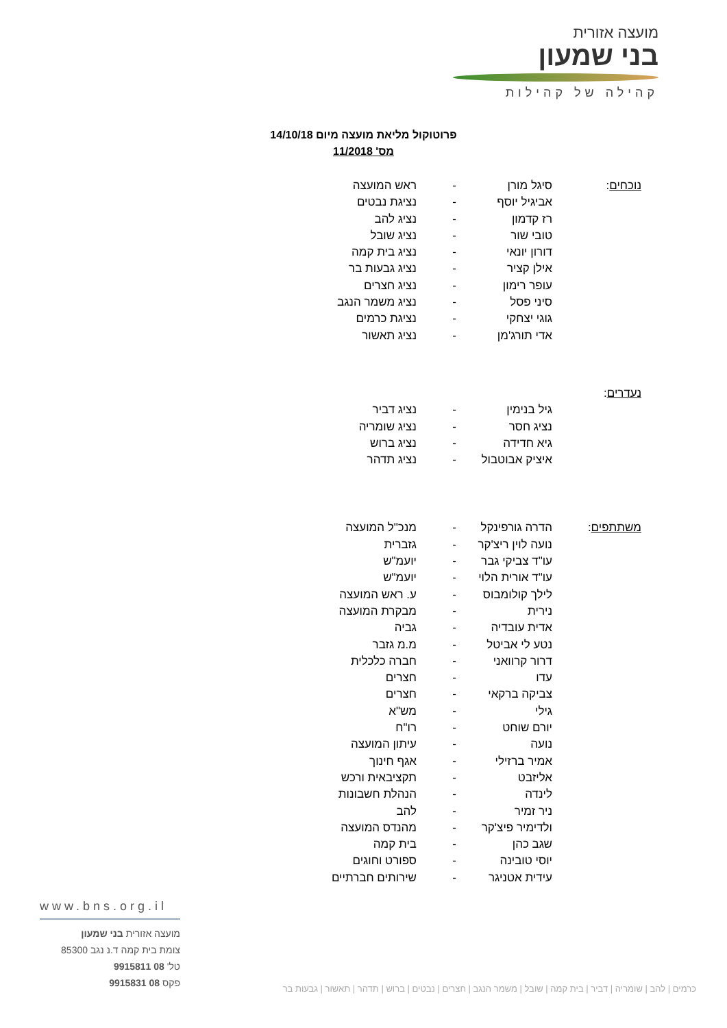מועצה אזורית
בני שמעון
קהילה של קהילות
פרוטוקול מליאת מועצה מיום 14/10/18
מס' 11/2018
| נוכחים : | סיגל מורן | - | ראש המועצה |
| | אביגיל יוסף | - | נציגת נבטים |
| | רז קדמון | - | נציג להב |
| | טובי שור | - | נציג שובל |
| | דורון יונאי | - | נציג בית קמה |
| | אילן קציר | - | נציג גבעות בר |
| | עופר רימון | - | נציג חצרים |
| | סיני פסל | - | נציג משמר הנגב |
| | גוגי יצחקי | - | נציגת כרמים |
| | אדי תורג'מן | - | נציג תאשור |
| נעדרים : | | | |
| | גיל בנימין | - | נציג דביר |
| | נציג חסר | - | נציג שומריה |
| | גיא חדידה | - | נציג ברוש |
| | איציק אבוטבול | - | נציג תדהר |
| משתתפים : | הדרה גורפינקל | - | מנכ"ל המועצה |
| | נועה לוין ריצ'קר | - | גזברית |
| | עו"ד צביקי גבר | - | יועמ"ש |
| | עו"ד אורית הלוי | - | יועמ"ש |
| | לילך קולומבוס | - | ע. ראש המועצה |
| | נירית | - | מבקרת המועצה |
| | אדית עובדיה | - | גביה |
| | נטע לי אביטל | - | מ.מ גזבר |
| | דרור קרוואני | - | חברה כלכלית |
| | עדו | - | חצרים |
| | צביקה ברקאי | - | חצרים |
| | גילי | - | מש"א |
| | יורם שוחט | - | רו"ח |
| | נועה | - | עיתון המועצה |
| | אמיר ברזילי | - | אגף חינוך |
| | אליזבט | - | תקציבאית ורכש |
| | לינדה | - | הנהלת חשבונות |
| | ניר זמיר | - | להב |
| | ולדימיר פיצ'קר | - | מהנדס המועצה |
| | שגב כהן | - | בית קמה |
| | יוסי טובינה | - | ספורט וחוגים |
| | עידית אטניגר | - | שירותים חברתיים |
www.bns.org.il
מועצה אזורית בני שמעון
צומת בית קמה ד.נ נגב 85300
טל' 08 9915811
פקס 08 9915831
כרמים | להב | שומריה | דביר | בית קמה | שובל | משמר הנגב | חצרים | נבטים | ברוש | תדהר | תאשור | גבעות בר